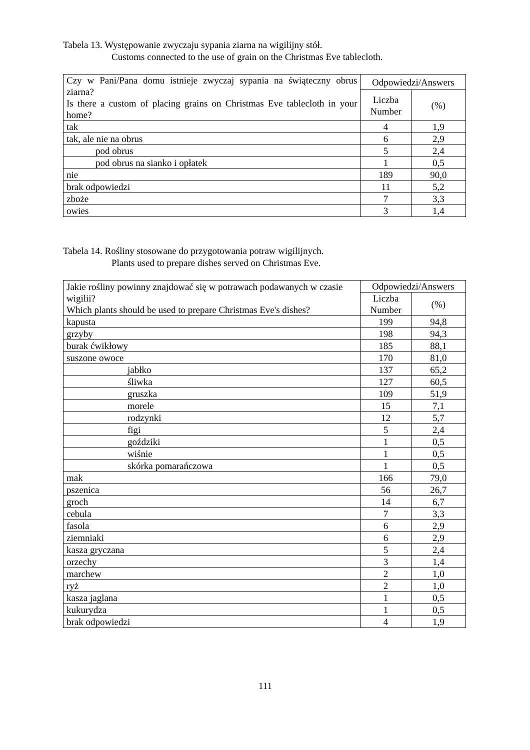Tabela 13. Występowanie zwyczaju sypania ziarna na wigilijny stół.
Customs connected to the use of grain on the Christmas Eve tablecloth.
| Czy w Pani/Pana domu istnieje zwyczaj sypania na świąteczny obrus ziarna? Is there a custom of placing grains on Christmas Eve tablecloth in your home? | Odpowiedzi/Answers | |
| --- | --- | --- |
| | Liczba Number | (%) |
| tak | 4 | 1,9 |
| tak, ale nie na obrus | 6 | 2,9 |
| pod obrus | 5 | 2,4 |
| pod obrus na sianko i opłatek | 1 | 0,5 |
| nie | 189 | 90,0 |
| brak odpowiedzi | 11 | 5,2 |
| zboże | 7 | 3,3 |
| owies | 3 | 1,4 |
Tabela 14. Rośliny stosowane do przygotowania potraw wigilijnych.
Plants used to prepare dishes served on Christmas Eve.
| Jakie rośliny powinny znajdować się w potrawach podawanych w czasie wigilii? Which plants should be used to prepare Christmas Eve's dishes? | Odpowiedzi/Answers | |
| --- | --- | --- |
| | Liczba Number | (%) |
| kapusta | 199 | 94,8 |
| grzyby | 198 | 94,3 |
| burak ćwikłowy | 185 | 88,1 |
| suszone owoce | 170 | 81,0 |
| jabłko | 137 | 65,2 |
| śliwka | 127 | 60,5 |
| gruszka | 109 | 51,9 |
| morele | 15 | 7,1 |
| rodzynki | 12 | 5,7 |
| figi | 5 | 2,4 |
| goździki | 1 | 0,5 |
| wiśnie | 1 | 0,5 |
| skórka pomarańczowa | 1 | 0,5 |
| mak | 166 | 79,0 |
| pszenica | 56 | 26,7 |
| groch | 14 | 6,7 |
| cebula | 7 | 3,3 |
| fasola | 6 | 2,9 |
| ziemniaki | 6 | 2,9 |
| kasza gryczana | 5 | 2,4 |
| orzechy | 3 | 1,4 |
| marchew | 2 | 1,0 |
| ryż | 2 | 1,0 |
| kasza jaglana | 1 | 0,5 |
| kukurydza | 1 | 0,5 |
| brak odpowiedzi | 4 | 1,9 |
111